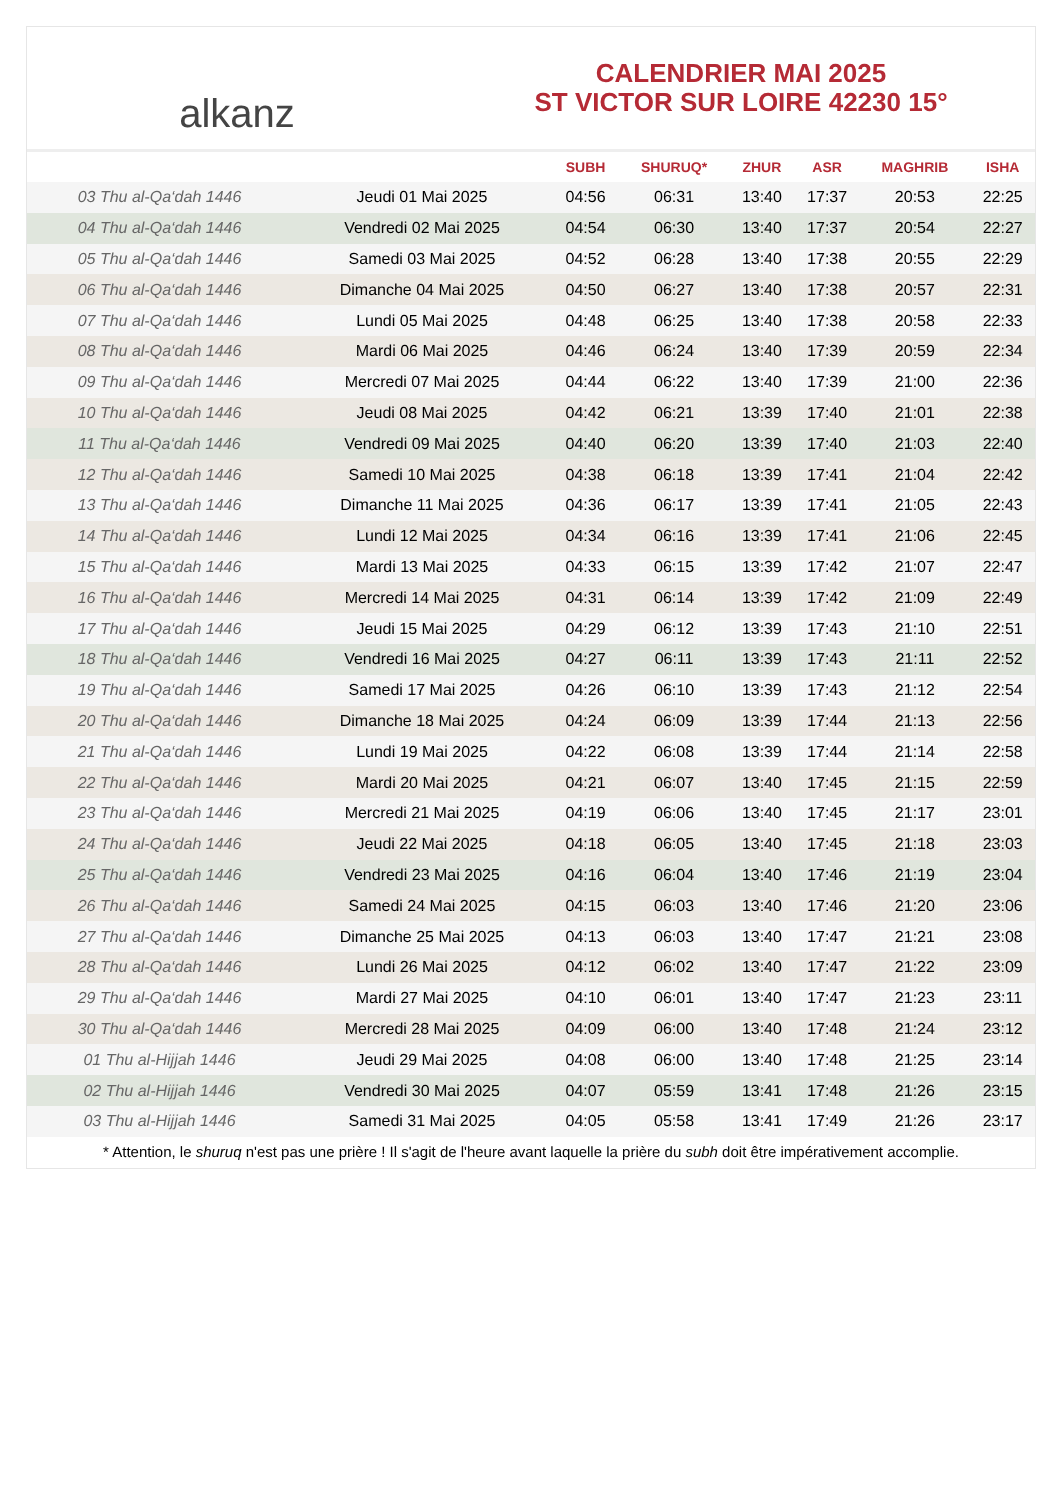alkanz
CALENDRIER MAI 2025
ST VICTOR SUR LOIRE 42230 15°
| | | SUBH | SHURUQ* | ZHUR | ASR | MAGHRIB | ISHA |
| --- | --- | --- | --- | --- | --- | --- | --- |
| 03 Thu al-Qa‘dah 1446 | Jeudi 01 Mai 2025 | 04:56 | 06:31 | 13:40 | 17:37 | 20:53 | 22:25 |
| 04 Thu al-Qa‘dah 1446 | Vendredi 02 Mai 2025 | 04:54 | 06:30 | 13:40 | 17:37 | 20:54 | 22:27 |
| 05 Thu al-Qa‘dah 1446 | Samedi 03 Mai 2025 | 04:52 | 06:28 | 13:40 | 17:38 | 20:55 | 22:29 |
| 06 Thu al-Qa‘dah 1446 | Dimanche 04 Mai 2025 | 04:50 | 06:27 | 13:40 | 17:38 | 20:57 | 22:31 |
| 07 Thu al-Qa‘dah 1446 | Lundi 05 Mai 2025 | 04:48 | 06:25 | 13:40 | 17:38 | 20:58 | 22:33 |
| 08 Thu al-Qa‘dah 1446 | Mardi 06 Mai 2025 | 04:46 | 06:24 | 13:40 | 17:39 | 20:59 | 22:34 |
| 09 Thu al-Qa‘dah 1446 | Mercredi 07 Mai 2025 | 04:44 | 06:22 | 13:40 | 17:39 | 21:00 | 22:36 |
| 10 Thu al-Qa‘dah 1446 | Jeudi 08 Mai 2025 | 04:42 | 06:21 | 13:39 | 17:40 | 21:01 | 22:38 |
| 11 Thu al-Qa‘dah 1446 | Vendredi 09 Mai 2025 | 04:40 | 06:20 | 13:39 | 17:40 | 21:03 | 22:40 |
| 12 Thu al-Qa‘dah 1446 | Samedi 10 Mai 2025 | 04:38 | 06:18 | 13:39 | 17:41 | 21:04 | 22:42 |
| 13 Thu al-Qa‘dah 1446 | Dimanche 11 Mai 2025 | 04:36 | 06:17 | 13:39 | 17:41 | 21:05 | 22:43 |
| 14 Thu al-Qa‘dah 1446 | Lundi 12 Mai 2025 | 04:34 | 06:16 | 13:39 | 17:41 | 21:06 | 22:45 |
| 15 Thu al-Qa‘dah 1446 | Mardi 13 Mai 2025 | 04:33 | 06:15 | 13:39 | 17:42 | 21:07 | 22:47 |
| 16 Thu al-Qa‘dah 1446 | Mercredi 14 Mai 2025 | 04:31 | 06:14 | 13:39 | 17:42 | 21:09 | 22:49 |
| 17 Thu al-Qa‘dah 1446 | Jeudi 15 Mai 2025 | 04:29 | 06:12 | 13:39 | 17:43 | 21:10 | 22:51 |
| 18 Thu al-Qa‘dah 1446 | Vendredi 16 Mai 2025 | 04:27 | 06:11 | 13:39 | 17:43 | 21:11 | 22:52 |
| 19 Thu al-Qa‘dah 1446 | Samedi 17 Mai 2025 | 04:26 | 06:10 | 13:39 | 17:43 | 21:12 | 22:54 |
| 20 Thu al-Qa‘dah 1446 | Dimanche 18 Mai 2025 | 04:24 | 06:09 | 13:39 | 17:44 | 21:13 | 22:56 |
| 21 Thu al-Qa‘dah 1446 | Lundi 19 Mai 2025 | 04:22 | 06:08 | 13:39 | 17:44 | 21:14 | 22:58 |
| 22 Thu al-Qa‘dah 1446 | Mardi 20 Mai 2025 | 04:21 | 06:07 | 13:40 | 17:45 | 21:15 | 22:59 |
| 23 Thu al-Qa‘dah 1446 | Mercredi 21 Mai 2025 | 04:19 | 06:06 | 13:40 | 17:45 | 21:17 | 23:01 |
| 24 Thu al-Qa‘dah 1446 | Jeudi 22 Mai 2025 | 04:18 | 06:05 | 13:40 | 17:45 | 21:18 | 23:03 |
| 25 Thu al-Qa‘dah 1446 | Vendredi 23 Mai 2025 | 04:16 | 06:04 | 13:40 | 17:46 | 21:19 | 23:04 |
| 26 Thu al-Qa‘dah 1446 | Samedi 24 Mai 2025 | 04:15 | 06:03 | 13:40 | 17:46 | 21:20 | 23:06 |
| 27 Thu al-Qa‘dah 1446 | Dimanche 25 Mai 2025 | 04:13 | 06:03 | 13:40 | 17:47 | 21:21 | 23:08 |
| 28 Thu al-Qa‘dah 1446 | Lundi 26 Mai 2025 | 04:12 | 06:02 | 13:40 | 17:47 | 21:22 | 23:09 |
| 29 Thu al-Qa‘dah 1446 | Mardi 27 Mai 2025 | 04:10 | 06:01 | 13:40 | 17:47 | 21:23 | 23:11 |
| 30 Thu al-Qa‘dah 1446 | Mercredi 28 Mai 2025 | 04:09 | 06:00 | 13:40 | 17:48 | 21:24 | 23:12 |
| 01 Thu al-Hijjah 1446 | Jeudi 29 Mai 2025 | 04:08 | 06:00 | 13:40 | 17:48 | 21:25 | 23:14 |
| 02 Thu al-Hijjah 1446 | Vendredi 30 Mai 2025 | 04:07 | 05:59 | 13:41 | 17:48 | 21:26 | 23:15 |
| 03 Thu al-Hijjah 1446 | Samedi 31 Mai 2025 | 04:05 | 05:58 | 13:41 | 17:49 | 21:26 | 23:17 |
* Attention, le shuruq n'est pas une prière ! Il s'agit de l'heure avant laquelle la prière du subh doit être impérativement accomplie.